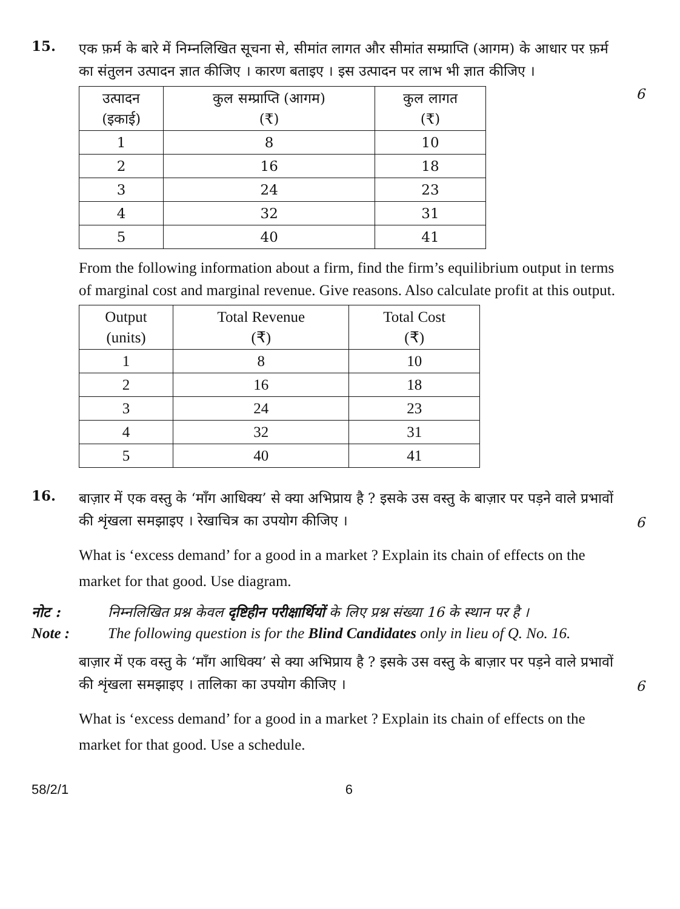15.
एक फ़र्म के बारे में निम्नलिखित सूचना से, सीमांत लागत और सीमांत सम्प्राप्ति (आगम) के आधार पर फ़र्म का संतुलन उत्पादन ज्ञात कीजिए । कारण बताइए । इस उत्पादन पर लाभ भी ज्ञात कीजिए ।
| उत्पादन (इकाई) | कुल सम्प्राप्ति (आगम) (₹) | कुल लागत (₹) |
| --- | --- | --- |
| 1 | 8 | 10 |
| 2 | 16 | 18 |
| 3 | 24 | 23 |
| 4 | 32 | 31 |
| 5 | 40 | 41 |
From the following information about a firm, find the firm’s equilibrium output in terms of marginal cost and marginal revenue. Give reasons. Also calculate profit at this output.
| Output (units) | Total Revenue (₹) | Total Cost (₹) |
| --- | --- | --- |
| 1 | 8 | 10 |
| 2 | 16 | 18 |
| 3 | 24 | 23 |
| 4 | 32 | 31 |
| 5 | 40 | 41 |
6
16.
बाज़ार में एक वस्तु के ‘माँग आधिक्य’ से क्या अभिप्राय है ? इसके उस वस्तु के बाज़ार पर पड़ने वाले प्रभावों की शृंखला समझाइए । रेखाचित्र का उपयोग कीजिए ।
What is ‘excess demand’ for a good in a market ? Explain its chain of effects on the market for that good. Use diagram.
6
नोट : निम्नलिखित प्रश्न केवल दृष्टिहीन परीक्षार्थियों के लिए प्रश्न संख्या 16 के स्थान पर है ।
Note : The following question is for the Blind Candidates only in lieu of Q. No. 16.
बाज़ार में एक वस्तु के ‘माँग आधिक्य’ से क्या अभिप्राय है ? इसके उस वस्तु के बाज़ार पर पड़ने वाले प्रभावों की शृंखला समझाइए । तालिका का उपयोग कीजिए ।
What is ‘excess demand’ for a good in a market ? Explain its chain of effects on the market for that good. Use a schedule.
6
58/2/1 6